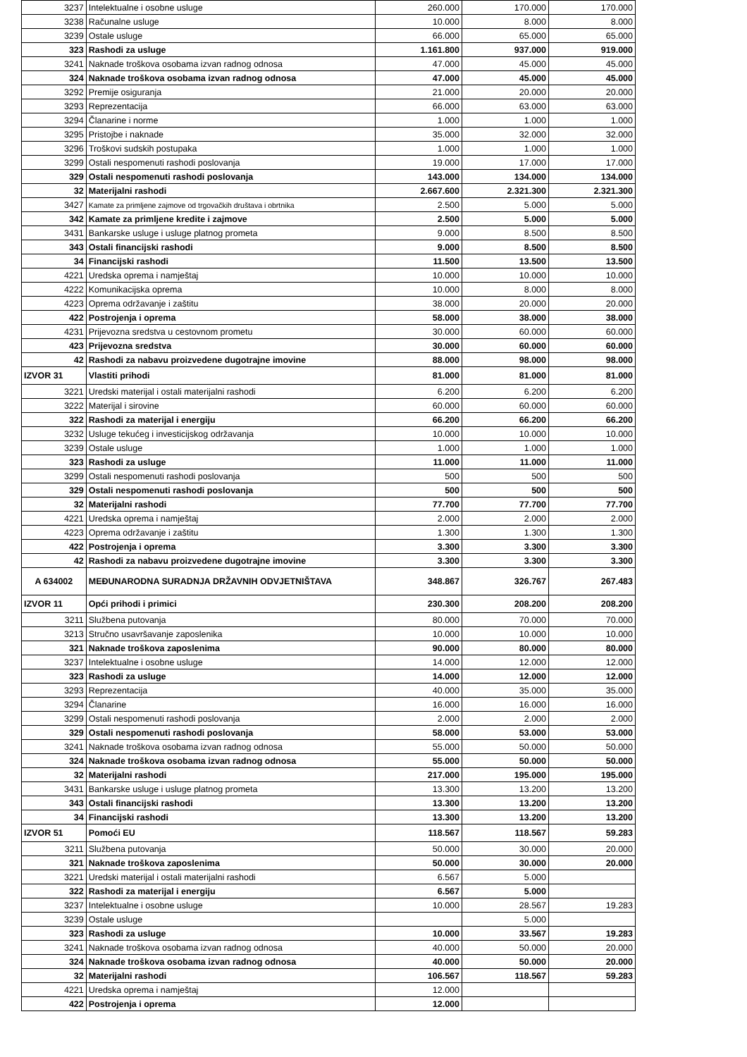| 3237 | Intelektualne i osobne usluge | 260.000 | 170.000 | 170.000 |
| 3238 | Računalne usluge | 10.000 | 8.000 | 8.000 |
| 3239 | Ostale usluge | 66.000 | 65.000 | 65.000 |
| 323 | Rashodi za usluge | 1.161.800 | 937.000 | 919.000 |
| 3241 | Naknade troškova osobama izvan radnog odnosa | 47.000 | 45.000 | 45.000 |
| 324 | Naknade troškova osobama izvan radnog odnosa | 47.000 | 45.000 | 45.000 |
| 3292 | Premije osiguranja | 21.000 | 20.000 | 20.000 |
| 3293 | Reprezentacija | 66.000 | 63.000 | 63.000 |
| 3294 | Članarine i norme | 1.000 | 1.000 | 1.000 |
| 3295 | Pristojbe i naknade | 35.000 | 32.000 | 32.000 |
| 3296 | Troškovi sudskih postupaka | 1.000 | 1.000 | 1.000 |
| 3299 | Ostali nespomenuti rashodi poslovanja | 19.000 | 17.000 | 17.000 |
| 329 | Ostali nespomenuti rashodi poslovanja | 143.000 | 134.000 | 134.000 |
| 32 | Materijalni rashodi | 2.667.600 | 2.321.300 | 2.321.300 |
| 3427 | Kamate za primljene zajmove od trgovačkih društava i obrtnika | 2.500 | 5.000 | 5.000 |
| 342 | Kamate za primljene kredite i zajmove | 2.500 | 5.000 | 5.000 |
| 3431 | Bankarske usluge i usluge platnog prometa | 9.000 | 8.500 | 8.500 |
| 343 | Ostali financijski rashodi | 9.000 | 8.500 | 8.500 |
| 34 | Financijski rashodi | 11.500 | 13.500 | 13.500 |
| 4221 | Uredska oprema i namještaj | 10.000 | 10.000 | 10.000 |
| 4222 | Komunikacijska oprema | 10.000 | 8.000 | 8.000 |
| 4223 | Oprema održavanje i zaštitu | 38.000 | 20.000 | 20.000 |
| 422 | Postrojenja i oprema | 58.000 | 38.000 | 38.000 |
| 4231 | Prijevozna sredstva u cestovnom prometu | 30.000 | 60.000 | 60.000 |
| 423 | Prijevozna sredstva | 30.000 | 60.000 | 60.000 |
| 42 | Rashodi za nabavu proizvedene dugotrajne imovine | 88.000 | 98.000 | 98.000 |
| IZVOR 31 | Vlastiti prihodi | 81.000 | 81.000 | 81.000 |
| 3221 | Uredski materijal i ostali materijalni rashodi | 6.200 | 6.200 | 6.200 |
| 3222 | Materijal i sirovine | 60.000 | 60.000 | 60.000 |
| 322 | Rashodi za materijal i energiju | 66.200 | 66.200 | 66.200 |
| 3232 | Usluge tekućeg i investicijskog održavanja | 10.000 | 10.000 | 10.000 |
| 3239 | Ostale usluge | 1.000 | 1.000 | 1.000 |
| 323 | Rashodi za usluge | 11.000 | 11.000 | 11.000 |
| 3299 | Ostali nespomenuti rashodi poslovanja | 500 | 500 | 500 |
| 329 | Ostali nespomenuti rashodi poslovanja | 500 | 500 | 500 |
| 32 | Materijalni rashodi | 77.700 | 77.700 | 77.700 |
| 4221 | Uredska oprema i namještaj | 2.000 | 2.000 | 2.000 |
| 4223 | Oprema održavanje i zaštitu | 1.300 | 1.300 | 1.300 |
| 422 | Postrojenja i oprema | 3.300 | 3.300 | 3.300 |
| 42 | Rashodi za nabavu proizvedene dugotrajne imovine | 3.300 | 3.300 | 3.300 |
| A 634002 | MEĐUNARODNA SURADNJA DRŽAVNIH ODVJETNIŠTAVA | 348.867 | 326.767 | 267.483 |
| IZVOR 11 | Opći prihodi i primici | 230.300 | 208.200 | 208.200 |
| 3211 | Službena putovanja | 80.000 | 70.000 | 70.000 |
| 3213 | Stručno usavršavanje zaposlenika | 10.000 | 10.000 | 10.000 |
| 321 | Naknade troškova zaposlenima | 90.000 | 80.000 | 80.000 |
| 3237 | Intelektualne i osobne usluge | 14.000 | 12.000 | 12.000 |
| 323 | Rashodi za usluge | 14.000 | 12.000 | 12.000 |
| 3293 | Reprezentacija | 40.000 | 35.000 | 35.000 |
| 3294 | Članarine | 16.000 | 16.000 | 16.000 |
| 3299 | Ostali nespomenuti rashodi poslovanja | 2.000 | 2.000 | 2.000 |
| 329 | Ostali nespomenuti rashodi poslovanja | 58.000 | 53.000 | 53.000 |
| 3241 | Naknade troškova osobama izvan radnog odnosa | 55.000 | 50.000 | 50.000 |
| 324 | Naknade troškova osobama izvan radnog odnosa | 55.000 | 50.000 | 50.000 |
| 32 | Materijalni rashodi | 217.000 | 195.000 | 195.000 |
| 3431 | Bankarske usluge i usluge platnog prometa | 13.300 | 13.200 | 13.200 |
| 343 | Ostali financijski rashodi | 13.300 | 13.200 | 13.200 |
| 34 | Financijski rashodi | 13.300 | 13.200 | 13.200 |
| IZVOR 51 | Pomoći EU | 118.567 | 118.567 | 59.283 |
| 3211 | Službena putovanja | 50.000 | 30.000 | 20.000 |
| 321 | Naknade troškova zaposlenima | 50.000 | 30.000 | 20.000 |
| 3221 | Uredski materijal i ostali materijalni rashodi | 6.567 | 5.000 | |
| 322 | Rashodi za materijal i energiju | 6.567 | 5.000 | |
| 3237 | Intelektualne i osobne usluge | 10.000 | 28.567 | 19.283 |
| 3239 | Ostale usluge | | 5.000 | |
| 323 | Rashodi za usluge | 10.000 | 33.567 | 19.283 |
| 3241 | Naknade troškova osobama izvan radnog odnosa | 40.000 | 50.000 | 20.000 |
| 324 | Naknade troškova osobama izvan radnog odnosa | 40.000 | 50.000 | 20.000 |
| 32 | Materijalni rashodi | 106.567 | 118.567 | 59.283 |
| 4221 | Uredska oprema i namještaj | 12.000 | | |
| 422 | Postrojenja i oprema | 12.000 | | |